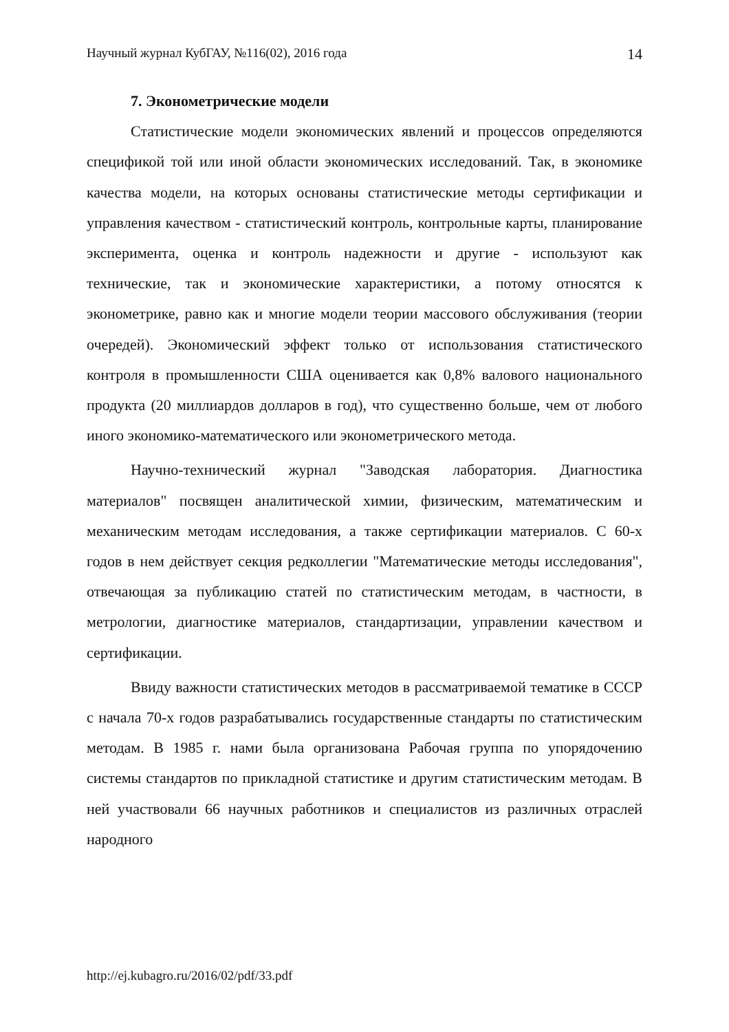Научный журнал КубГАУ, №116(02), 2016 года 14
7. Эконометрические модели
Статистические модели экономических явлений и процессов определяются спецификой той или иной области экономических исследований. Так, в экономике качества модели, на которых основаны статистические методы сертификации и управления качеством - статистический контроль, контрольные карты, планирование эксперимента, оценка и контроль надежности и другие - используют как технические, так и экономические характеристики, а потому относятся к эконометрике, равно как и многие модели теории массового обслуживания (теории очередей). Экономический эффект только от использования статистического контроля в промышленности США оценивается как 0,8% валового национального продукта (20 миллиардов долларов в год), что существенно больше, чем от любого иного экономико-математического или эконометрического метода.
Научно-технический журнал "Заводская лаборатория. Диагностика материалов" посвящен аналитической химии, физическим, математическим и механическим методам исследования, а также сертификации материалов. С 60-х годов в нем действует секция редколлегии "Математические методы исследования", отвечающая за публикацию статей по статистическим методам, в частности, в метрологии, диагностике материалов, стандартизации, управлении качеством и сертификации.
Ввиду важности статистических методов в рассматриваемой тематике в СССР с начала 70-х годов разрабатывались государственные стандарты по статистическим методам. В 1985 г. нами была организована Рабочая группа по упорядочению системы стандартов по прикладной статистике и другим статистическим методам. В ней участвовали 66 научных работников и специалистов из различных отраслей народного
http://ej.kubagro.ru/2016/02/pdf/33.pdf